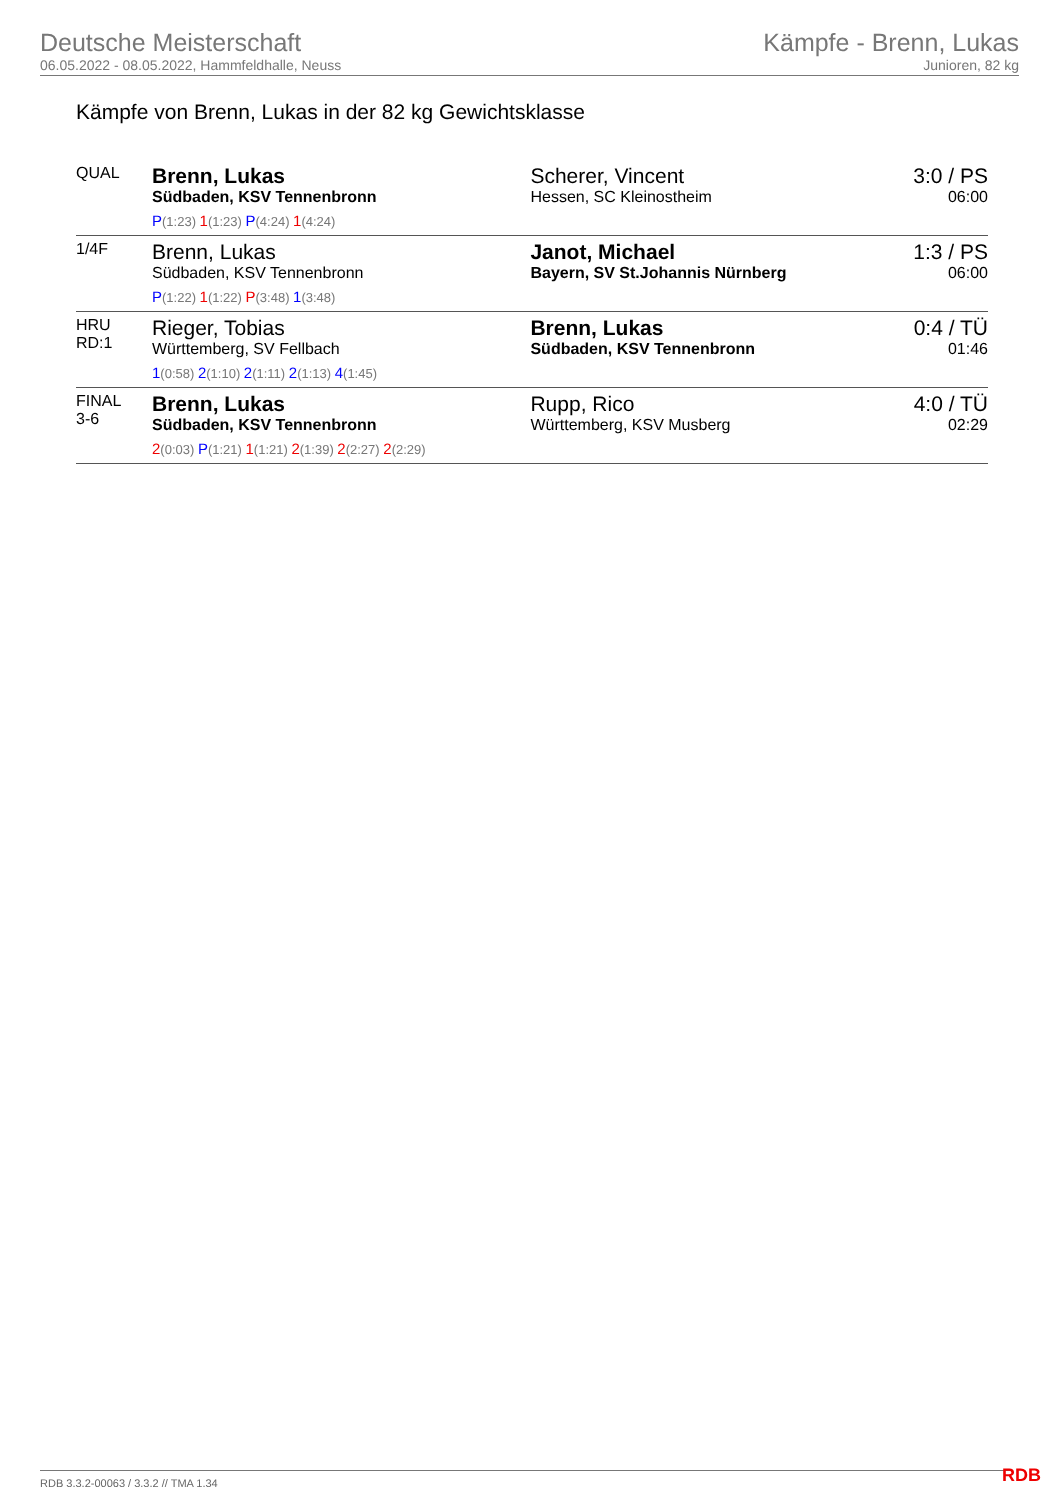Deutsche Meisterschaft
06.05.2022 - 08.05.2022, Hammfeldhalle, Neuss
Kämpfe - Brenn, Lukas
Junioren, 82 kg
Kämpfe von Brenn, Lukas in der 82 kg Gewichtsklasse
| QUAL | Brenn, Lukas Südbaden, KSV Tennenbronn P (1:23) 1 (1:23) P (4:24) 1 (4:24) | Scherer, Vincent Hessen, SC Kleinostheim | 3:0 / PS 06:00 |
| 1/4F | Brenn, Lukas Südbaden, KSV Tennenbronn P (1:22) 1 (1:22) P (3:48) 1 (3:48) | Janot, Michael Bayern, SV St.Johannis Nürnberg | 1:3 / PS 06:00 |
| HRU RD:1 | Rieger, Tobias Württemberg, SV Fellbach 1 (0:58) 2 (1:10) 2 (1:11) 2 (1:13) 4 (1:45) | Brenn, Lukas Südbaden, KSV Tennenbronn | 0:4 / TÜ 01:46 |
| FINAL 3-6 | Brenn, Lukas Südbaden, KSV Tennenbronn 2 (0:03) P (1:21) 1 (1:21) 2 (1:39) 2 (2:27) 2 (2:29) | Rupp, Rico Württemberg, KSV Musberg | 4:0 / TÜ 02:29 |
RDB 3.3.2-00063 / 3.3.2 // TMA 1.34
RDB